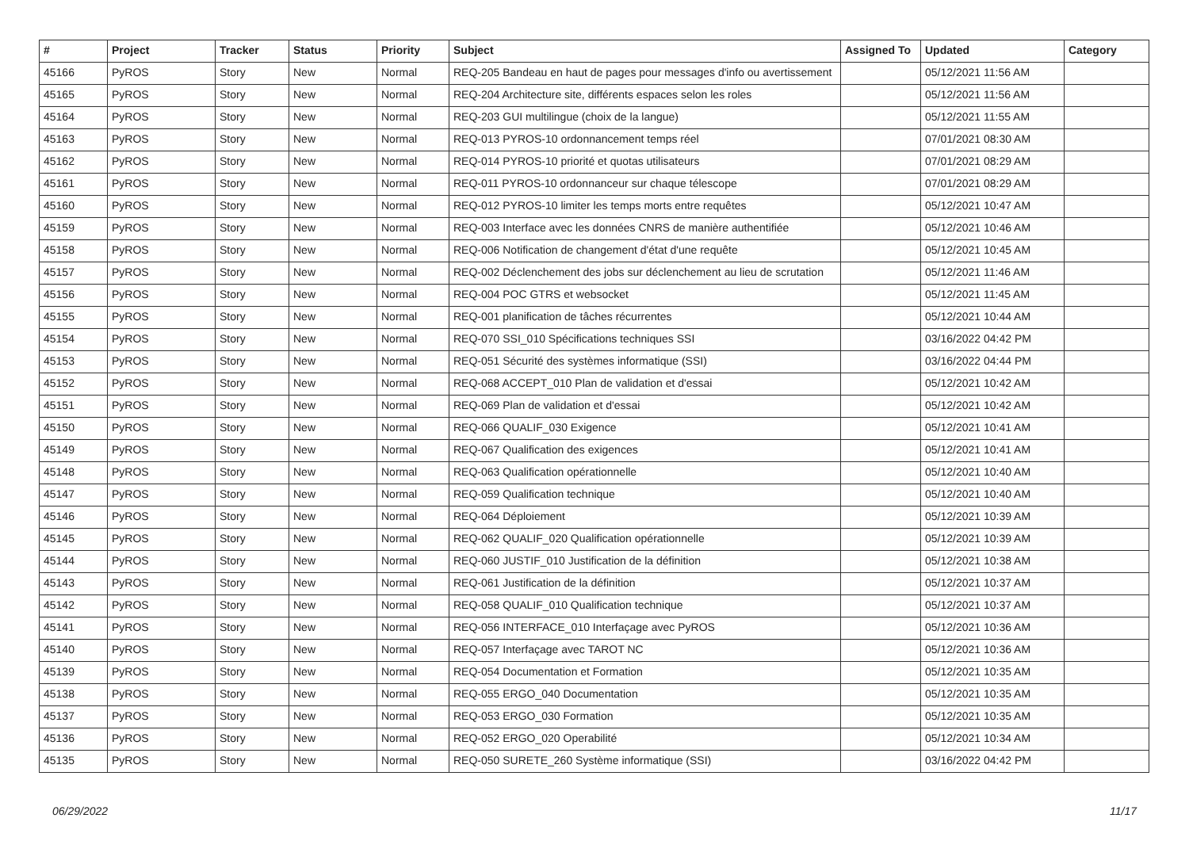| # | Project | Tracker | Status | Priority | Subject | Assigned To | Updated | Category |
| --- | --- | --- | --- | --- | --- | --- | --- | --- |
| 45166 | PyROS | Story | New | Normal | REQ-205 Bandeau en haut de pages pour messages d'info ou avertissement | | 05/12/2021 11:56 AM | |
| 45165 | PyROS | Story | New | Normal | REQ-204 Architecture site, différents espaces selon les roles | | 05/12/2021 11:56 AM | |
| 45164 | PyROS | Story | New | Normal | REQ-203 GUI multilingue (choix de la langue) | | 05/12/2021 11:55 AM | |
| 45163 | PyROS | Story | New | Normal | REQ-013 PYROS-10 ordonnancement temps réel | | 07/01/2021 08:30 AM | |
| 45162 | PyROS | Story | New | Normal | REQ-014 PYROS-10 priorité et quotas utilisateurs | | 07/01/2021 08:29 AM | |
| 45161 | PyROS | Story | New | Normal | REQ-011 PYROS-10 ordonnanceur sur chaque télescope | | 07/01/2021 08:29 AM | |
| 45160 | PyROS | Story | New | Normal | REQ-012 PYROS-10 limiter les temps morts entre requêtes | | 05/12/2021 10:47 AM | |
| 45159 | PyROS | Story | New | Normal | REQ-003 Interface avec les données CNRS de manière authentifiée | | 05/12/2021 10:46 AM | |
| 45158 | PyROS | Story | New | Normal | REQ-006 Notification de changement d'état d'une requête | | 05/12/2021 10:45 AM | |
| 45157 | PyROS | Story | New | Normal | REQ-002 Déclenchement des jobs sur déclenchement au lieu de scrutation | | 05/12/2021 11:46 AM | |
| 45156 | PyROS | Story | New | Normal | REQ-004 POC GTRS et websocket | | 05/12/2021 11:45 AM | |
| 45155 | PyROS | Story | New | Normal | REQ-001 planification de tâches récurrentes | | 05/12/2021 10:44 AM | |
| 45154 | PyROS | Story | New | Normal | REQ-070 SSI_010 Spécifications techniques SSI | | 03/16/2022 04:42 PM | |
| 45153 | PyROS | Story | New | Normal | REQ-051 Sécurité des systèmes informatique (SSI) | | 03/16/2022 04:44 PM | |
| 45152 | PyROS | Story | New | Normal | REQ-068 ACCEPT_010 Plan de validation et d'essai | | 05/12/2021 10:42 AM | |
| 45151 | PyROS | Story | New | Normal | REQ-069 Plan de validation et d'essai | | 05/12/2021 10:42 AM | |
| 45150 | PyROS | Story | New | Normal | REQ-066 QUALIF_030 Exigence | | 05/12/2021 10:41 AM | |
| 45149 | PyROS | Story | New | Normal | REQ-067 Qualification des exigences | | 05/12/2021 10:41 AM | |
| 45148 | PyROS | Story | New | Normal | REQ-063 Qualification opérationnelle | | 05/12/2021 10:40 AM | |
| 45147 | PyROS | Story | New | Normal | REQ-059 Qualification technique | | 05/12/2021 10:40 AM | |
| 45146 | PyROS | Story | New | Normal | REQ-064 Déploiement | | 05/12/2021 10:39 AM | |
| 45145 | PyROS | Story | New | Normal | REQ-062 QUALIF_020 Qualification opérationnelle | | 05/12/2021 10:39 AM | |
| 45144 | PyROS | Story | New | Normal | REQ-060 JUSTIF_010 Justification de la définition | | 05/12/2021 10:38 AM | |
| 45143 | PyROS | Story | New | Normal | REQ-061 Justification de la définition | | 05/12/2021 10:37 AM | |
| 45142 | PyROS | Story | New | Normal | REQ-058 QUALIF_010 Qualification technique | | 05/12/2021 10:37 AM | |
| 45141 | PyROS | Story | New | Normal | REQ-056 INTERFACE_010 Interfaçage avec PyROS | | 05/12/2021 10:36 AM | |
| 45140 | PyROS | Story | New | Normal | REQ-057 Interfaçage avec TAROT NC | | 05/12/2021 10:36 AM | |
| 45139 | PyROS | Story | New | Normal | REQ-054 Documentation et Formation | | 05/12/2021 10:35 AM | |
| 45138 | PyROS | Story | New | Normal | REQ-055 ERGO_040 Documentation | | 05/12/2021 10:35 AM | |
| 45137 | PyROS | Story | New | Normal | REQ-053 ERGO_030 Formation | | 05/12/2021 10:35 AM | |
| 45136 | PyROS | Story | New | Normal | REQ-052 ERGO_020 Operabilité | | 05/12/2021 10:34 AM | |
| 45135 | PyROS | Story | New | Normal | REQ-050 SURETE_260 Système informatique (SSI) | | 03/16/2022 04:42 PM | |
06/29/2022 11/17